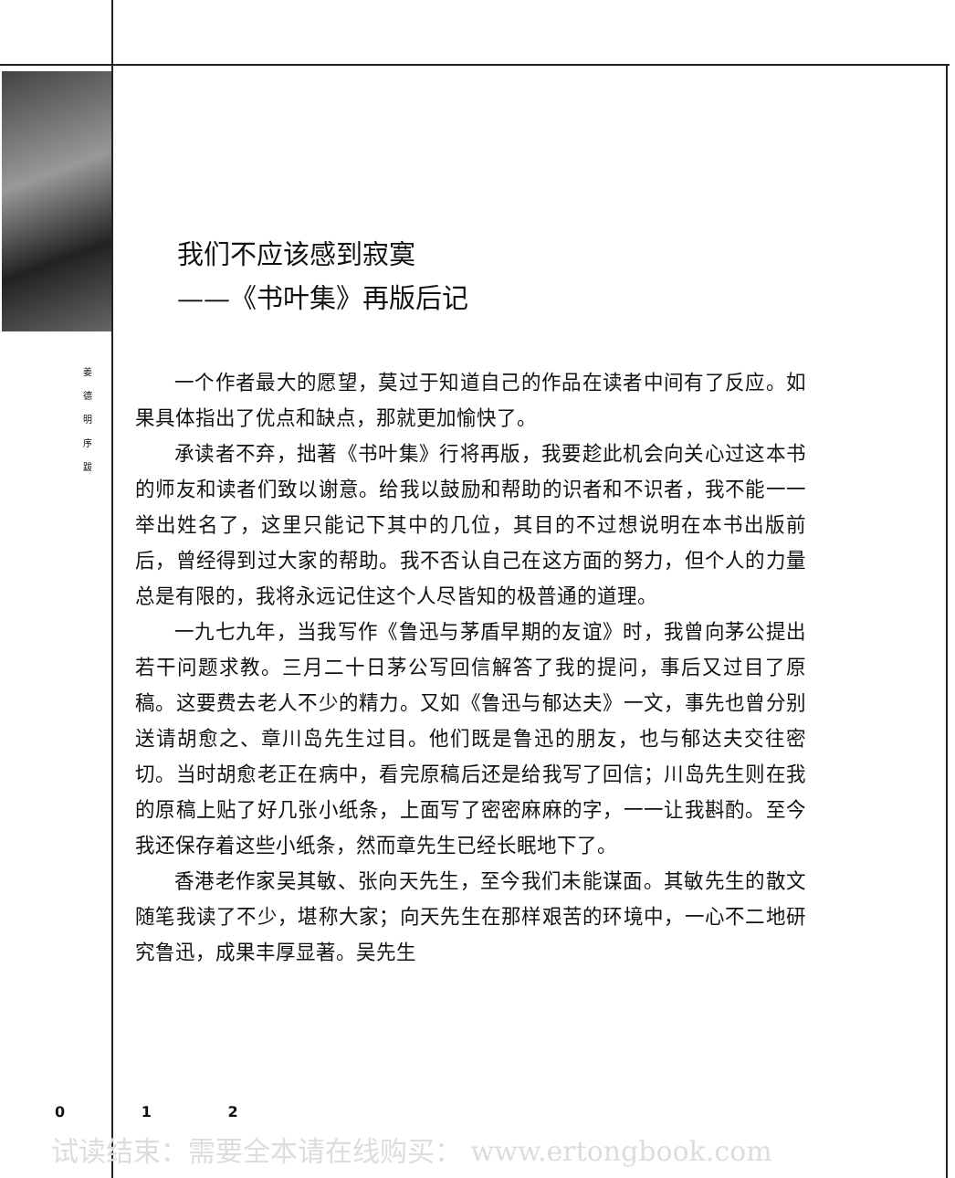姜
德
明
序
跋
我们不应该感到寂寞
——《书叶集》再版后记
一个作者最大的愿望，莫过于知道自己的作品在读者中间有了反应。如果具体指出了优点和缺点，那就更加愉快了。
承读者不弃，拙著《书叶集》行将再版，我要趁此机会向关心过这本书的师友和读者们致以谢意。给我以鼓励和帮助的识者和不识者，我不能一一举出姓名了，这里只能记下其中的几位，其目的不过想说明在本书出版前后，曾经得到过大家的帮助。我不否认自己在这方面的努力，但个人的力量总是有限的，我将永远记住这个人尽皆知的极普通的道理。
一九七九年，当我写作《鲁迅与茅盾早期的友谊》时，我曾向茅公提出若干问题求教。三月二十日茅公写回信解答了我的提问，事后又过目了原稿。这要费去老人不少的精力。又如《鲁迅与郁达夫》一文，事先也曾分别送请胡愈之、章川岛先生过目。他们既是鲁迅的朋友，也与郁达夫交往密切。当时胡愈老正在病中，看完原稿后还是给我写了回信；川岛先生则在我的原稿上贴了好几张小纸条，上面写了密密麻麻的字，一一让我斟酌。至今我还保存着这些小纸条，然而章先生已经长眠地下了。
香港老作家吴其敏、张向天先生，至今我们未能谋面。其敏先生的散文随笔我读了不少，堪称大家；向天先生在那样艰苦的环境中，一心不二地研究鲁迅，成果丰厚显著。吴先生
0 1 2
试读结束：需要全本请在线购买： www.ertongbook.com